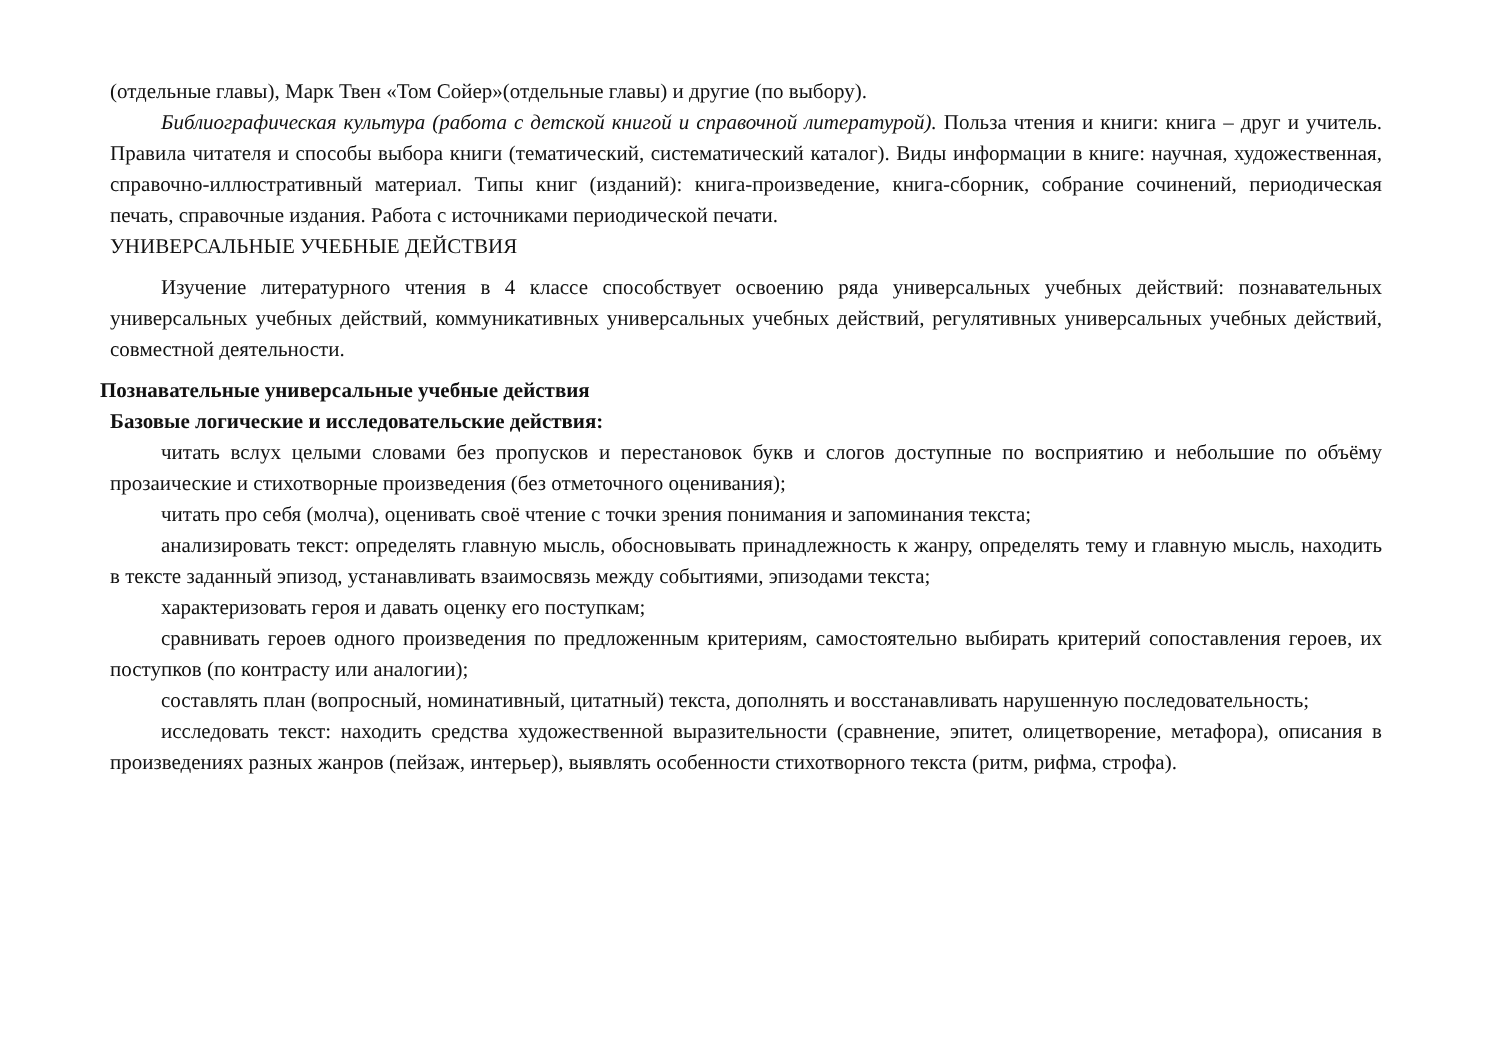(отдельные главы), Марк Твен «Том Сойер»(отдельные главы) и другие (по выбору).
Библиографическая культура (работа с детской книгой и справочной литературой). Польза чтения и книги: книга – друг и учитель. Правила читателя и способы выбора книги (тематический, систематический каталог). Виды информации в книге: научная, художественная, справочно-иллюстративный материал. Типы книг (изданий): книга-произведение, книга-сборник, собрание сочинений, периодическая печать, справочные издания. Работа с источниками периодической печати.
УНИВЕРСАЛЬНЫЕ УЧЕБНЫЕ ДЕЙСТВИЯ
Изучение литературного чтения в 4 классе способствует освоению ряда универсальных учебных действий: познавательных универсальных учебных действий, коммуникативных универсальных учебных действий, регулятивных универсальных учебных действий, совместной деятельности.
Познавательные универсальные учебные действия
Базовые логические и исследовательские действия:
читать вслух целыми словами без пропусков и перестановок букв и слогов доступные по восприятию и небольшие по объёму прозаические и стихотворные произведения (без отметочного оценивания);
читать про себя (молча), оценивать своё чтение с точки зрения понимания и запоминания текста;
анализировать текст: определять главную мысль, обосновывать принадлежность к жанру, определять тему и главную мысль, находить в тексте заданный эпизод, устанавливать взаимосвязь между событиями, эпизодами текста;
характеризовать героя и давать оценку его поступкам;
сравнивать героев одного произведения по предложенным критериям, самостоятельно выбирать критерий сопоставления героев, их поступков (по контрасту или аналогии);
составлять план (вопросный, номинативный, цитатный) текста, дополнять и восстанавливать нарушенную последовательность;
исследовать текст: находить средства художественной выразительности (сравнение, эпитет, олицетворение, метафора), описания в произведениях разных жанров (пейзаж, интерьер), выявлять особенности стихотворного текста (ритм, рифма, строфа).